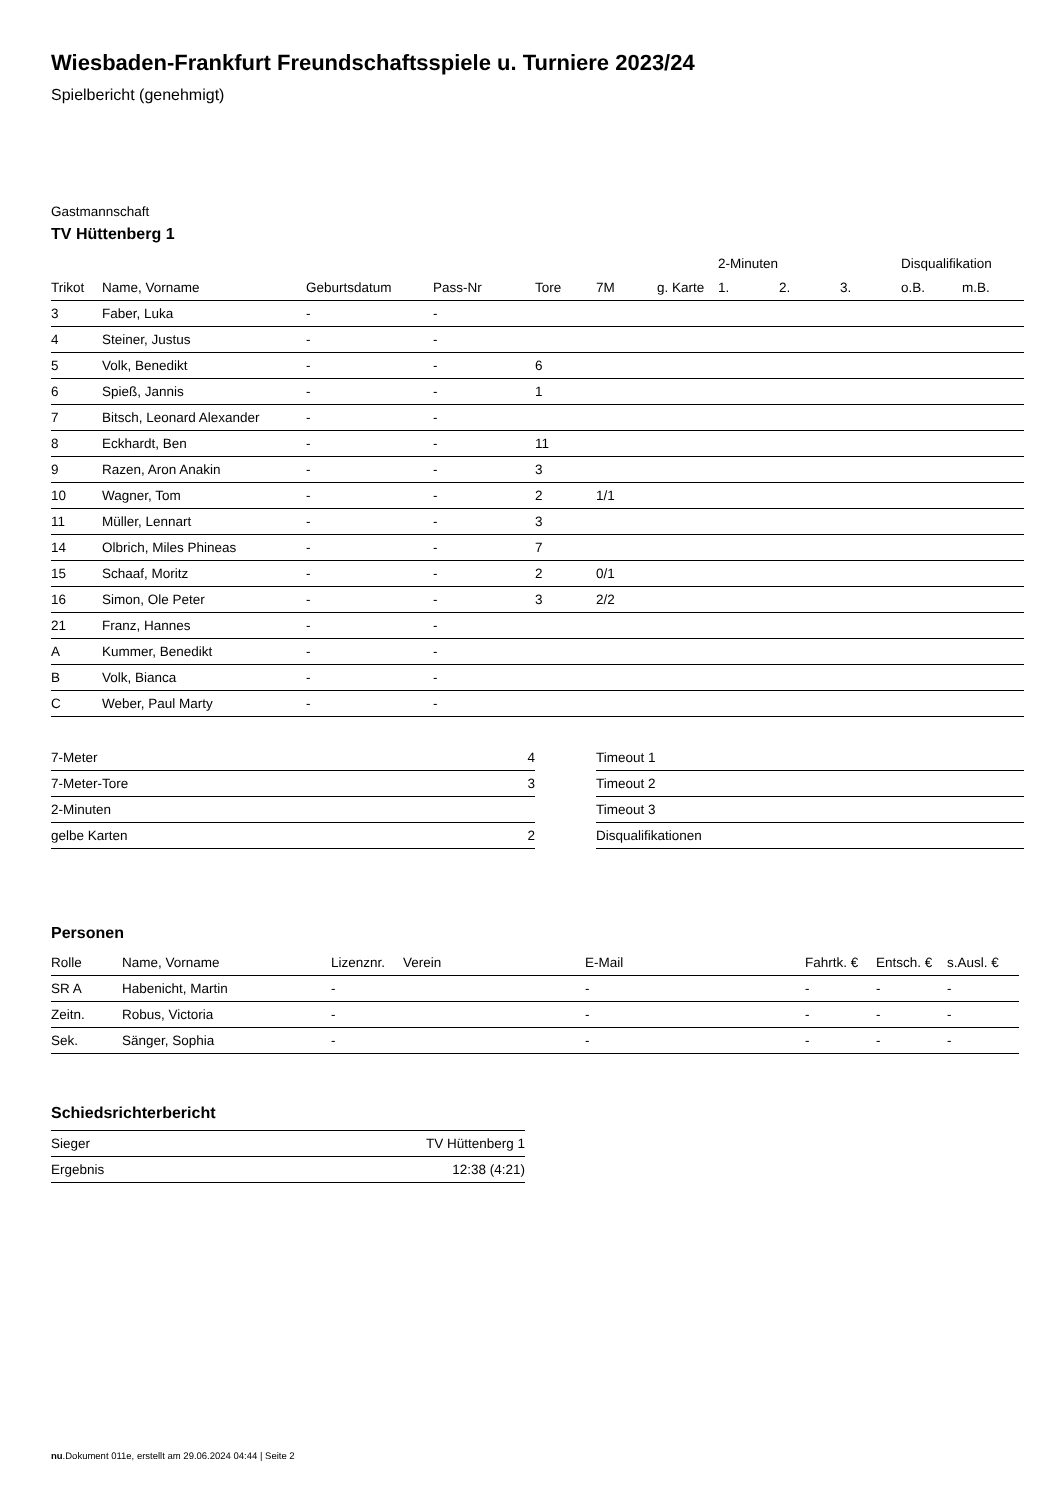Wiesbaden-Frankfurt Freundschaftsspiele u. Turniere 2023/24
Spielbericht (genehmigt)
Gastmannschaft
TV Hüttenberg 1
| | | | | | | | 2-Minuten | | | Disqualifikation | |
| Trikot | Name, Vorname | Geburtsdatum | Pass-Nr | Tore | 7M | g. Karte | 1. | 2. | 3. | o.B. | m.B. |
| 3 | Faber, Luka | - | - | | | | | | | | |
| 4 | Steiner, Justus | - | - | | | | | | | | |
| 5 | Volk, Benedikt | - | - | 6 | | | | | | | |
| 6 | Spieß, Jannis | - | - | 1 | | | | | | | |
| 7 | Bitsch, Leonard Alexander | - | - | | | | | | | | |
| 8 | Eckhardt, Ben | - | - | 11 | | | | | | | |
| 9 | Razen, Aron Anakin | - | - | 3 | | | | | | | |
| 10 | Wagner, Tom | - | - | 2 | 1/1 | | | | | | |
| 11 | Müller, Lennart | - | - | 3 | | | | | | | |
| 14 | Olbrich, Miles Phineas | - | - | 7 | | | | | | | |
| 15 | Schaaf, Moritz | - | - | 2 | 0/1 | | | | | | |
| 16 | Simon, Ole Peter | - | - | 3 | 2/2 | | | | | | |
| 21 | Franz, Hannes | - | - | | | | | | | | |
| A | Kummer, Benedikt | - | - | | | | | | | | |
| B | Volk, Bianca | - | - | | | | | | | | |
| C | Weber, Paul Marty | - | - | | | | | | | | |
| 7-Meter | 4 |
| 7-Meter-Tore | 3 |
| 2-Minuten | |
| gelbe Karten | 2 |
| Timeout 1 |
| Timeout 2 |
| Timeout 3 |
| Disqualifikationen |
Personen
| Rolle | Name, Vorname | Lizenznr. | Verein | E-Mail | Fahrtk. € | Entsch. € | s.Ausl. € |
| --- | --- | --- | --- | --- | --- | --- | --- |
| SR A | Habenicht, Martin | - | | - | - | - | - |
| Zeitn. | Robus, Victoria | - | | - | - | - | - |
| Sek. | Sänger, Sophia | - | | - | - | - | - |
Schiedsrichterbericht
| Sieger | TV Hüttenberg 1 |
| Ergebnis | 12:38 (4:21) |
nu.Dokument 011e, erstellt am 29.06.2024 04:44 | Seite 2